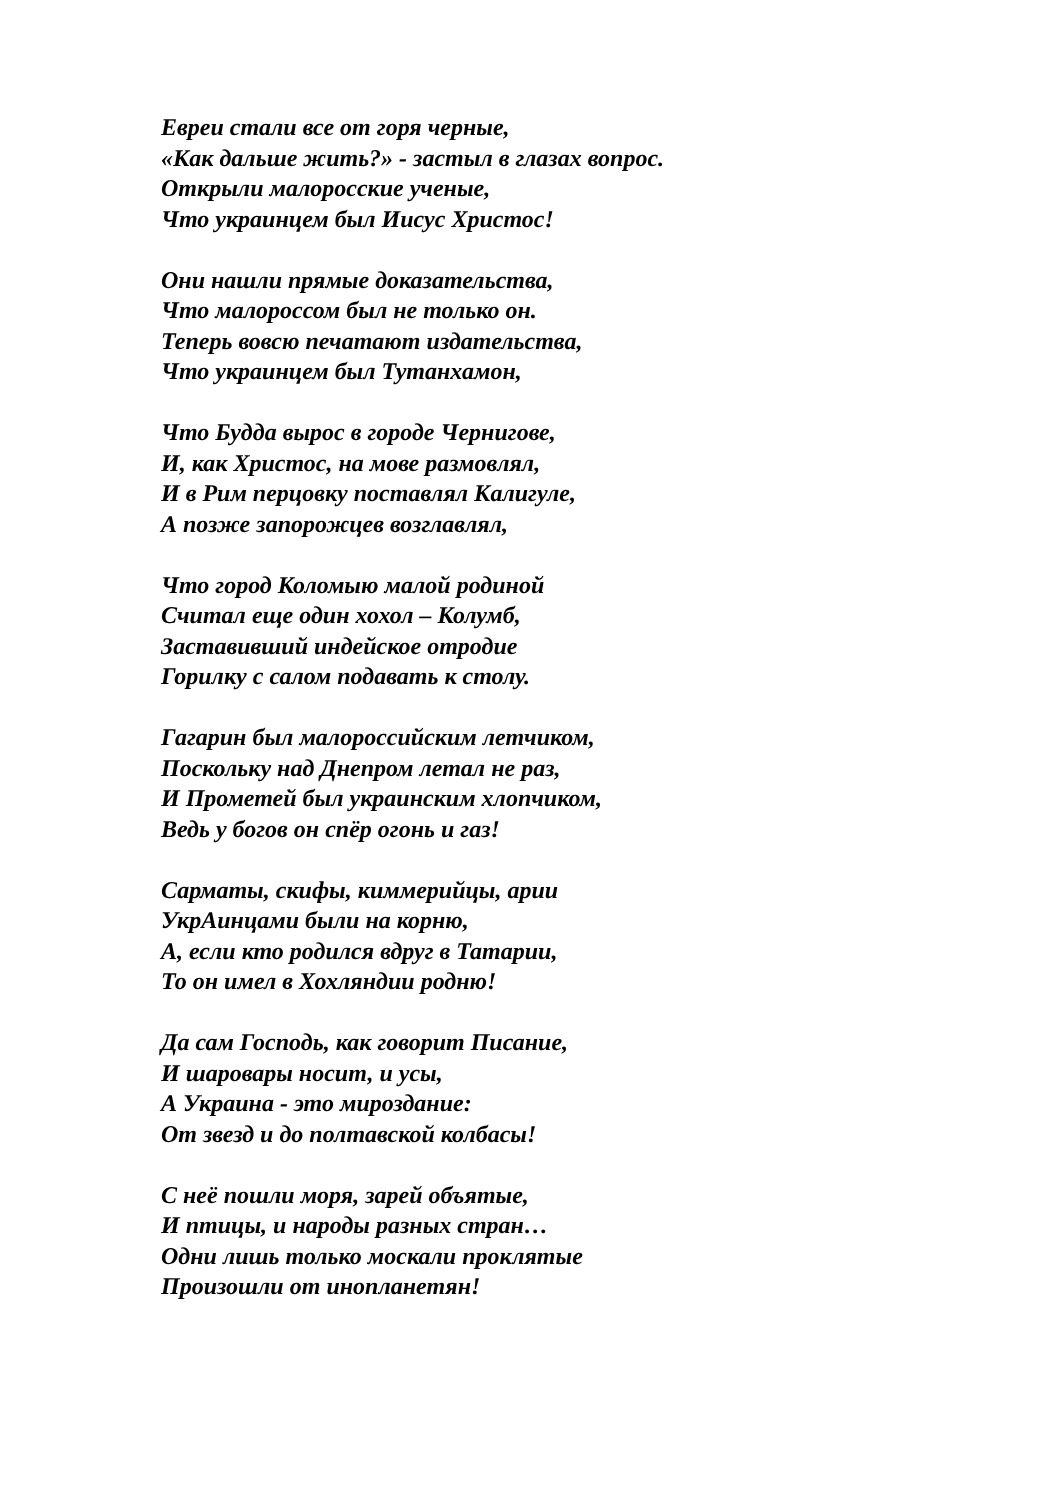Евреи стали все от горя черные,
«Как дальше жить?» - застыл в глазах вопрос.
Открыли малоросские ученые,
Что украинцем был Иисус Христос!
Они нашли прямые доказательства,
Что малороссом был не только он.
Теперь вовсю печатают издательства,
Что украинцем был Тутанхамон,
Что Будда вырос в городе Чернигове,
И, как Христос, на мове размовлял,
И в Рим перцовку поставлял Калигуле,
А позже запорожцев возглавлял,
Что город Коломыю малой родиной
Считал еще один хохол – Колумб,
Заставивший индейское отродие
Горилку с салом подавать к столу.
Гагарин был малороссийским летчиком,
Поскольку над Днепром летал не раз,
И Прометей был украинским хлопчиком,
Ведь у богов он спёр огонь и газ!
Сарматы, скифы, киммерийцы, арии
УкрАинцами были на корню,
А, если кто родился вдруг в Татарии,
То он имел в Хохляндии родню!
Да сам Господь, как говорит Писание,
И шаровары носит, и усы,
А Украина - это мироздание:
От звезд и до полтавской колбасы!
С неё пошли моря, зарей объятые,
И птицы, и народы разных стран…
Одни лишь только москали проклятые
Произошли от инопланетян!